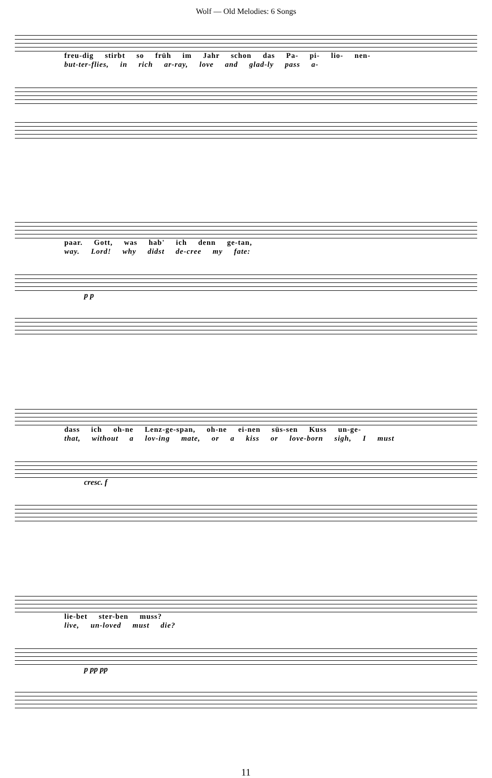Wolf — Old Melodies: 6 Songs
freu-dig stirbt so früh im Jahr schon das Pa- pi- lio- nen-
but-ter-flies, in rich ar-ray, love and glad-ly pass a-
paar. Gott, was hab' ich denn ge-tan,
way. Lord! why didst de-cree my fate:
p p
dass ich oh-ne Lenz-ge-span, oh-ne ei-nen süs-sen Kuss un-ge-
that, without a lov-ing mate, or a kiss or love-born sigh, I must
cresc. f
lie-bet ster-ben muss?
live, un-loved must die?
p pp pp
11